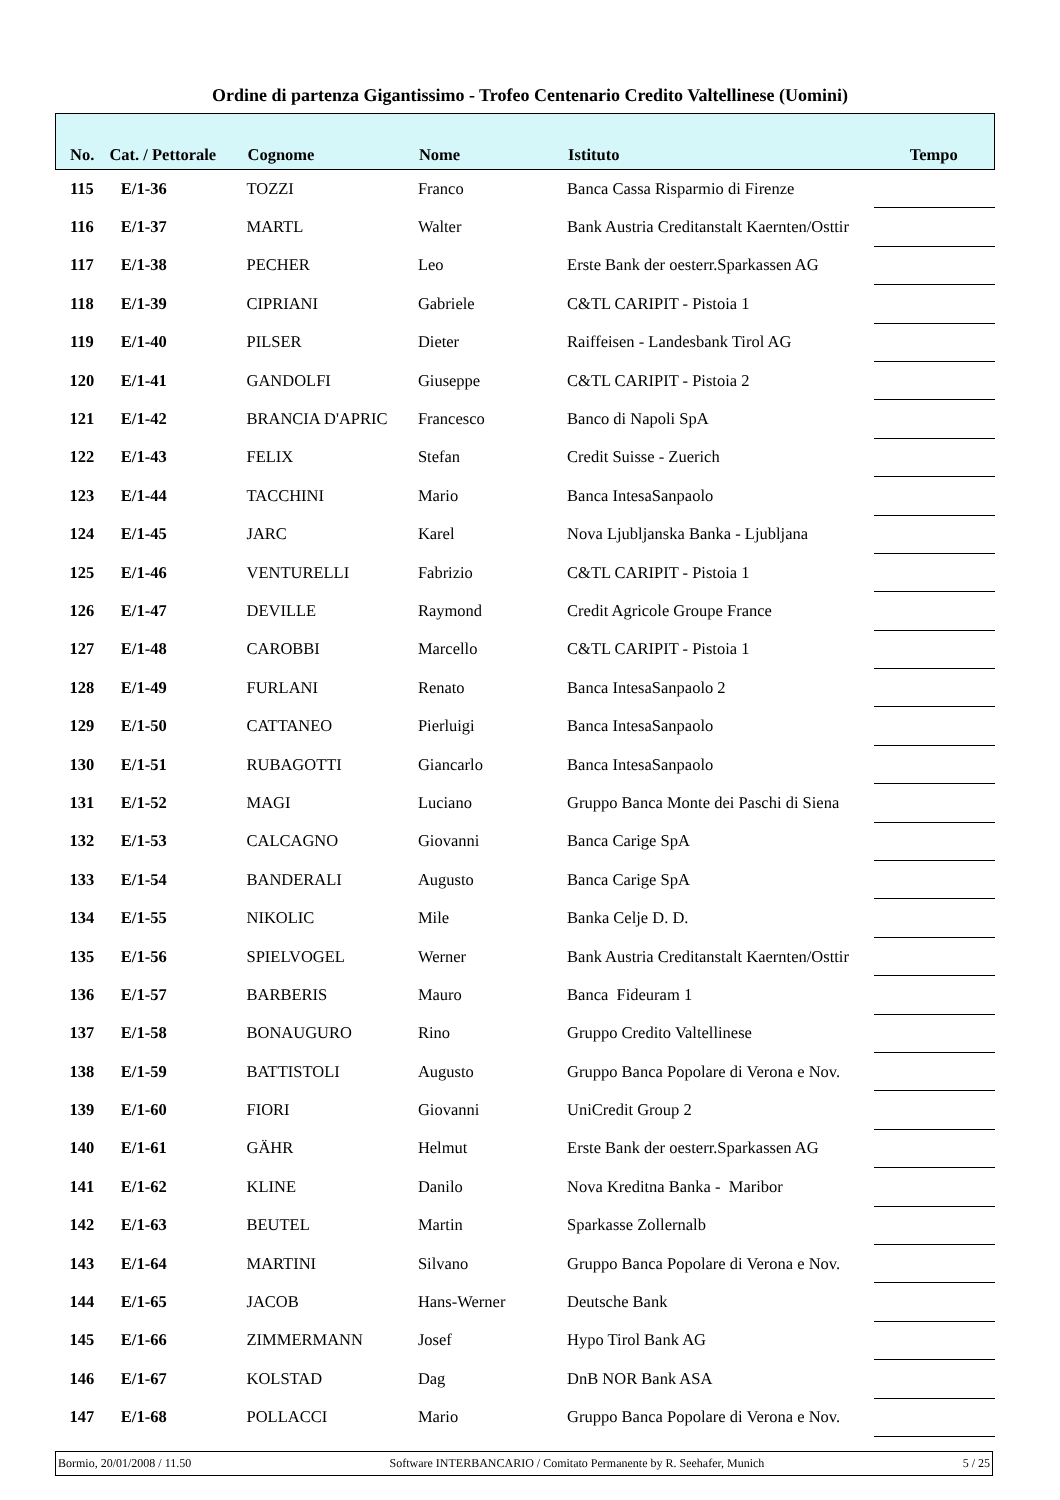Ordine di partenza Gigantissimo - Trofeo Centenario Credito Valtellinese (Uomini)
| No. | Cat. / Pettorale | Cognome | Nome | Istituto | Tempo |
| --- | --- | --- | --- | --- | --- |
| 115 | E/1-36 | TOZZI | Franco | Banca Cassa Risparmio di Firenze | |
| 116 | E/1-37 | MARTL | Walter | Bank Austria Creditanstalt Kaernten/Osttir | |
| 117 | E/1-38 | PECHER | Leo | Erste Bank der oesterr.Sparkassen AG | |
| 118 | E/1-39 | CIPRIANI | Gabriele | C&TL CARIPIT - Pistoia 1 | |
| 119 | E/1-40 | PILSER | Dieter | Raiffeisen - Landesbank Tirol AG | |
| 120 | E/1-41 | GANDOLFI | Giuseppe | C&TL CARIPIT - Pistoia 2 | |
| 121 | E/1-42 | BRANCIA D'APRIC | Francesco | Banco di Napoli SpA | |
| 122 | E/1-43 | FELIX | Stefan | Credit Suisse - Zuerich | |
| 123 | E/1-44 | TACCHINI | Mario | Banca IntesaSanpaolo | |
| 124 | E/1-45 | JARC | Karel | Nova Ljubljanska Banka - Ljubljana | |
| 125 | E/1-46 | VENTURELLI | Fabrizio | C&TL CARIPIT - Pistoia 1 | |
| 126 | E/1-47 | DEVILLE | Raymond | Credit Agricole Groupe France | |
| 127 | E/1-48 | CAROBBI | Marcello | C&TL CARIPIT - Pistoia 1 | |
| 128 | E/1-49 | FURLANI | Renato | Banca IntesaSanpaolo 2 | |
| 129 | E/1-50 | CATTANEO | Pierluigi | Banca IntesaSanpaolo | |
| 130 | E/1-51 | RUBAGOTTI | Giancarlo | Banca IntesaSanpaolo | |
| 131 | E/1-52 | MAGI | Luciano | Gruppo Banca Monte dei Paschi di Siena | |
| 132 | E/1-53 | CALCAGNO | Giovanni | Banca Carige SpA | |
| 133 | E/1-54 | BANDERALI | Augusto | Banca Carige SpA | |
| 134 | E/1-55 | NIKOLIC | Mile | Banka Celje D. D. | |
| 135 | E/1-56 | SPIELVOGEL | Werner | Bank Austria Creditanstalt Kaernten/Osttir | |
| 136 | E/1-57 | BARBERIS | Mauro | Banca Fideuram 1 | |
| 137 | E/1-58 | BONAUGURO | Rino | Gruppo Credito Valtellinese | |
| 138 | E/1-59 | BATTISTOLI | Augusto | Gruppo Banca Popolare di Verona e Nov. | |
| 139 | E/1-60 | FIORI | Giovanni | UniCredit Group 2 | |
| 140 | E/1-61 | GÄHR | Helmut | Erste Bank der oesterr.Sparkassen AG | |
| 141 | E/1-62 | KLINE | Danilo | Nova Kreditna Banka - Maribor | |
| 142 | E/1-63 | BEUTEL | Martin | Sparkasse Zollernalb | |
| 143 | E/1-64 | MARTINI | Silvano | Gruppo Banca Popolare di Verona e Nov. | |
| 144 | E/1-65 | JACOB | Hans-Werner | Deutsche Bank | |
| 145 | E/1-66 | ZIMMERMANN | Josef | Hypo Tirol Bank AG | |
| 146 | E/1-67 | KOLSTAD | Dag | DnB NOR Bank ASA | |
| 147 | E/1-68 | POLLACCI | Mario | Gruppo Banca Popolare di Verona e Nov. | |
Bormio, 20/01/2008 / 11.50 Software INTERBANCARIO / Comitato Permanente by R. Seehafer, Munich 5 / 25